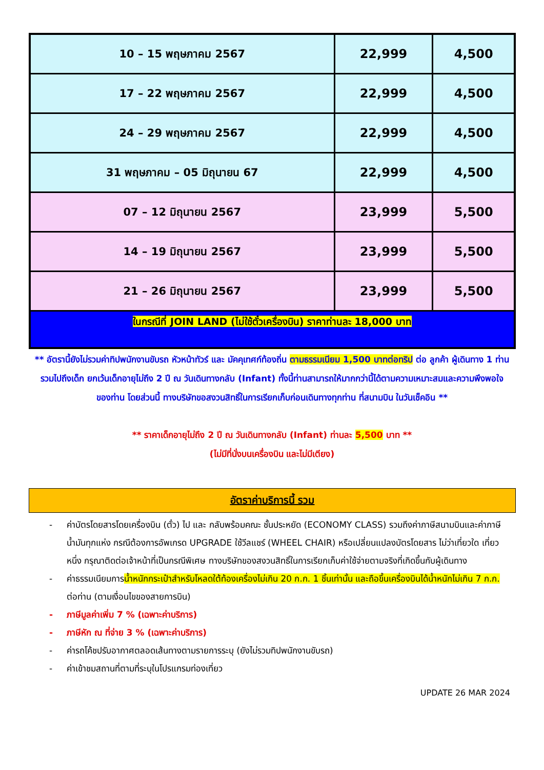| 10 – 15 พฤษภาคม 2567 | 22,999 | 4,500 |
| 17 – 22 พฤษภาคม 2567 | 22,999 | 4,500 |
| 24 – 29 พฤษภาคม 2567 | 22,999 | 4,500 |
| 31 พฤษภาคม – 05 มิถุนายน 67 | 22,999 | 4,500 |
| 07 – 12 มิถุนายน 2567 | 23,999 | 5,500 |
| 14 – 19 มิถุนายน 2567 | 23,999 | 5,500 |
| 21 – 26 มิถุนายน 2567 | 23,999 | 5,500 |
| ในกรณีที่ JOIN LAND (ไม่ใช้ตั๋วเครื่องบิน) ราคาท่านละ 18,000 บาท | | |
** อัตรานี้ยังไม่รวมค่าทิปพนักงานขับรถ หัวหน้าทัวร์ และ มัคคุเทศก์ท้องถิ่น ตามธรรมเนียม 1,500 บาทต่อทริป ต่อ ลูกค้า ผู้เดินทาง 1 ท่าน รวมไปถึงเด็ก ยกเว้นเด็กอายุไม่ถึง 2 ปี ณ วันเดินทางกลับ (Infant) ทั้งนี้ท่านสามารถให้มากกว่านี้ได้ตามความเหมาะสมและความพึงพอใจของท่าน โดยส่วนนี้ ทางบริษัทขอสงวนสิทธิ์ในการเรียกเก็บก่อนเดินทางทุกท่าน ที่สนามบิน ในวันเช็คอิน **
** ราคาเด็กอายุไม่ถึง 2 ปี ณ วันเดินทางกลับ (Infant) ท่านละ 5,500 บาท **
(ไม่มีที่นั่งบนเครื่องบิน และไม่มีเตียง)
อัตราค่าบริการนี้ รวม
- ค่าบัตรโดยสารโดยเครื่องบิน (ตั๋ว) ไป และ กลับพร้อมคณะ ชั้นประหยัด (ECONOMY CLASS) รวมถึงค่าภาษีสนามบินและค่าภาษีน้ำมันทุกแห่ง กรณีต้องการอัพเกรด UPGRADE ใช้วีลแชร์ (WHEEL CHAIR) หรือเปลี่ยนแปลงบัตรโดยสาร ไม่ว่าเที่ยวใด เที่ยวหนึ่ง กรุณาติดต่อเจ้าหน้าที่เป็นกรณีพิเศษ ทางบริษัทของสงวนสิทธิ์ในการเรียกเก็บค่าใช้จ่ายตามจริงที่เกิดขึ้นกับผู้เดินทาง
- ค่าธรรมเนียมการน้ำหนักกระเป๋าสำหรับโหลดใต้ท้องเครื่องไม่เกิน 20 ก.ก. 1 ชิ้นเท่านั้น และถือขึ้นเครื่องบินได้น้ำหนักไม่เกิน 7 ก.ก. ต่อท่าน (ตามเงื่อนไขของสายการบิน)
- ภาษีมูลค่าเพิ่ม 7 % (เฉพาะค่าบริการ)
- ภาษีหัก ณ ที่จ่าย 3 % (เฉพาะค่าบริการ)
- ค่ารถโค้ชปรับอากาศตลอดเส้นทางตามรายการระบุ (ยังไม่รวมทิปพนักงานขับรถ)
- ค่าเข้าชมสถานที่ตามที่ระบุในโปรแกรมท่องเที่ยว
UPDATE 26 MAR 2024